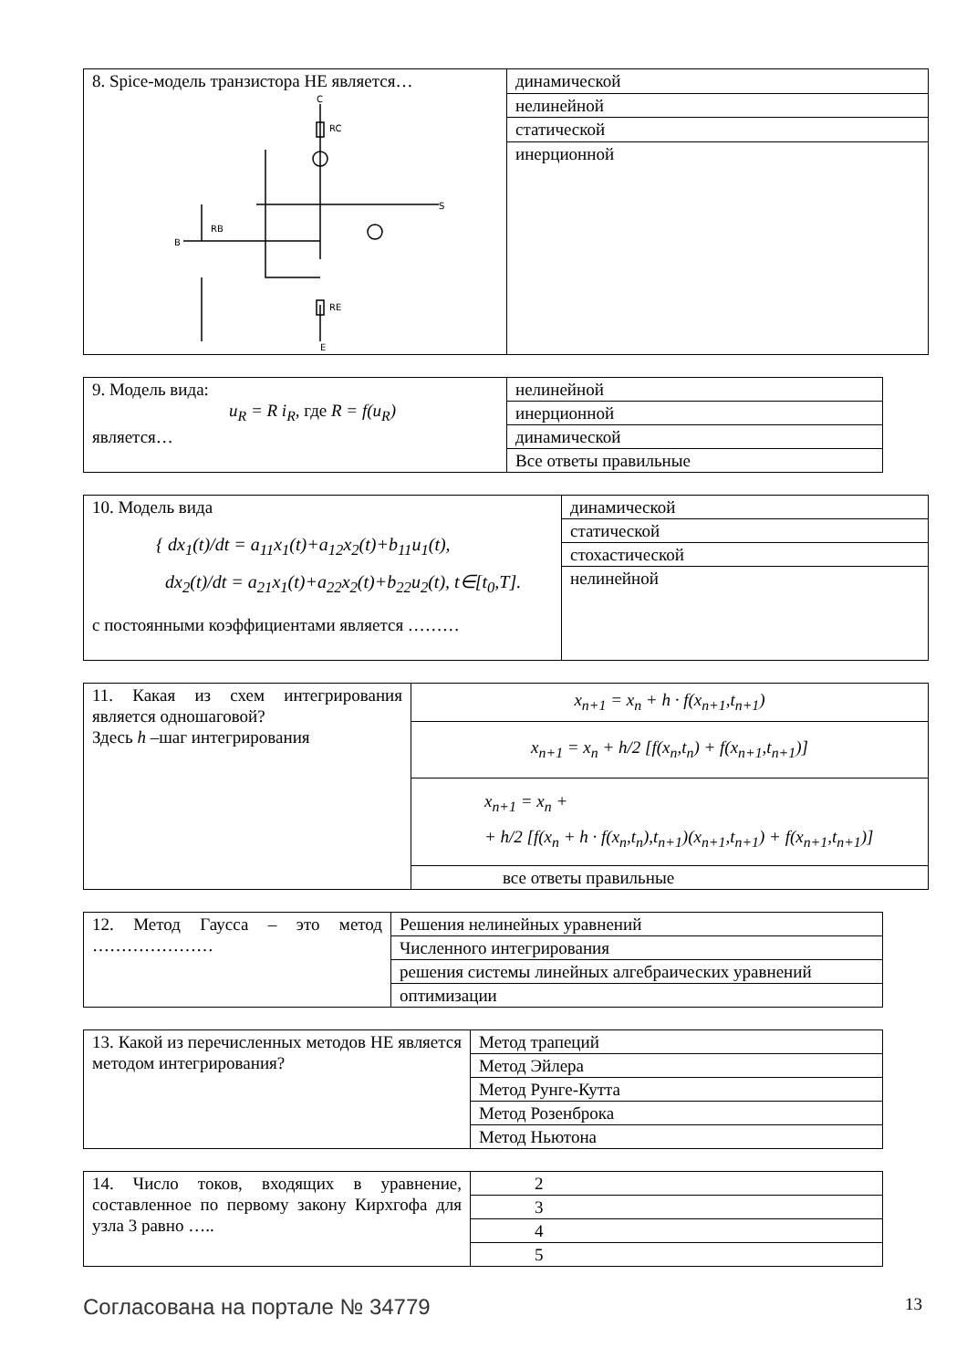| 8. Spice-модель транзистора НЕ является… C B S E RC RE RB | динамической |
| | нелинейной |
| | статической |
| | инерционной |
| 9. Модель вида: u<sub>R</sub> = R i<sub>R</sub> , где R = f(u<sub>R</sub>) является… | нелинейной |
| | инерционной |
| | динамической |
| | Все ответы правильные |
| 10. Модель вида { dx<sub>1</sub>(t)/dt = a<sub>11</sub>x<sub>1</sub>(t)+a<sub>12</sub>x<sub>2</sub>(t)+b<sub>11</sub>u<sub>1</sub>(t), dx<sub>2</sub>(t)/dt = a<sub>21</sub>x<sub>1</sub>(t)+a<sub>22</sub>x<sub>2</sub>(t)+b<sub>22</sub>u<sub>2</sub>(t), t∈[t<sub>0</sub>,T]. с постоянными коэффициентами является ……… | динамической |
| | статической |
| | стохастической |
| | нелинейной |
| 11. Какая из схем интегрирования является одношаговой? Здесь h –шаг интегрирования | x<sub>n+1</sub> = x<sub>n</sub> + h · f(x<sub>n+1</sub>,t<sub>n+1</sub>) |
| | x<sub>n+1</sub> = x<sub>n</sub> + h/2 [f(x<sub>n</sub>,t<sub>n</sub>) + f(x<sub>n+1</sub>,t<sub>n+1</sub>)] |
| | x<sub>n+1</sub> = x<sub>n</sub> + + h/2 [f(x<sub>n</sub> + h · f(x<sub>n</sub>,t<sub>n</sub>),t<sub>n+1</sub>)(x<sub>n+1</sub>,t<sub>n+1</sub>) + f(x<sub>n+1</sub>,t<sub>n+1</sub>)] |
| | все ответы правильные |
| 12. Метод Гаусса – это метод ………………… | Решения нелинейных уравнений |
| | Численного интегрирования |
| | решения системы линейных алгебраических уравнений |
| | оптимизации |
| 13. Какой из перечисленных методов НЕ является методом интегрирования? | Метод трапеций |
| | Метод Эйлера |
| | Метод Рунге-Кутта |
| | Метод Розенброка |
| | Метод Ньютона |
| 14. Число токов, входящих в уравнение, составленное по первому закону Кирхгофа для узла 3 равно ….. | 2 |
| | 3 |
| | 4 |
| | 5 |
Согласована на портале № 34779 13